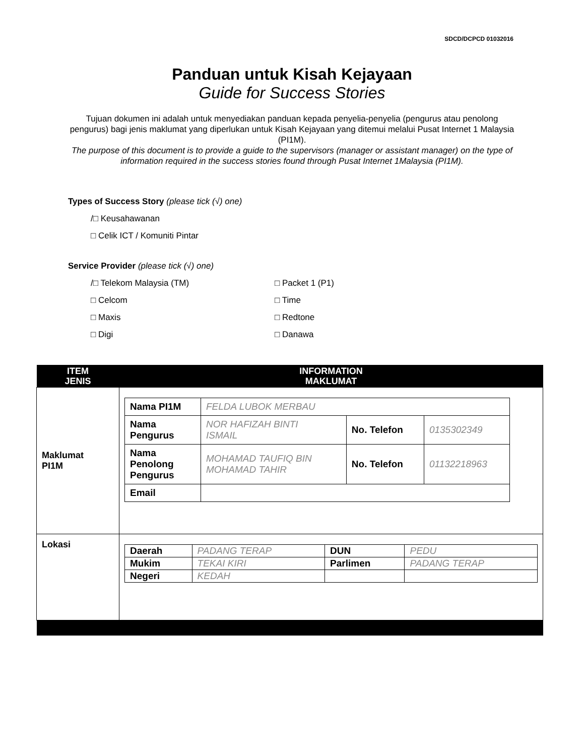SDCD/DCPCD 01032016
Panduan untuk Kisah Kejayaan
Guide for Success Stories
Tujuan dokumen ini adalah untuk menyediakan panduan kepada penyelia-penyelia (pengurus atau penolong pengurus) bagi jenis maklumat yang diperlukan untuk Kisah Kejayaan yang ditemui melalui Pusat Internet 1 Malaysia (PI1M).
The purpose of this document is to provide a guide to the supervisors (manager or assistant manager) on the type of information required in the success stories found through Pusat Internet 1Malaysia (PI1M).
Types of Success Story (please tick (√) one)
/□ Keusahawanan
□ Celik ICT / Komuniti Pintar
Service Provider (please tick (√) one)
/□ Telekom Malaysia (TM)
□ Celcom
□ Maxis
□ Digi
□ Packet 1 (P1)
□ Time
□ Redtone
□ Danawa
| ITEM JENIS | INFORMATION MAKLUMAT |
| --- | --- |
| Maklumat PI1M | / Nama PI1M / FELDA LUBOK MERBAU / / / / Nama Pengurus / NOR HAFIZAH BINTI ISMAIL / No. Telefon / 0135302349 / / Nama Penolong Pengurus / MOHAMAD TAUFIQ BIN MOHAMAD TAHIR / No. Telefon / 01132218963 / / Email / / / / |
| Lokasi | / Daerah / PADANG TERAP / DUN / PEDU / / Mukim / TEKAI KIRI / Parlimen / PADANG TERAP / / Negeri / KEDAH / / / |